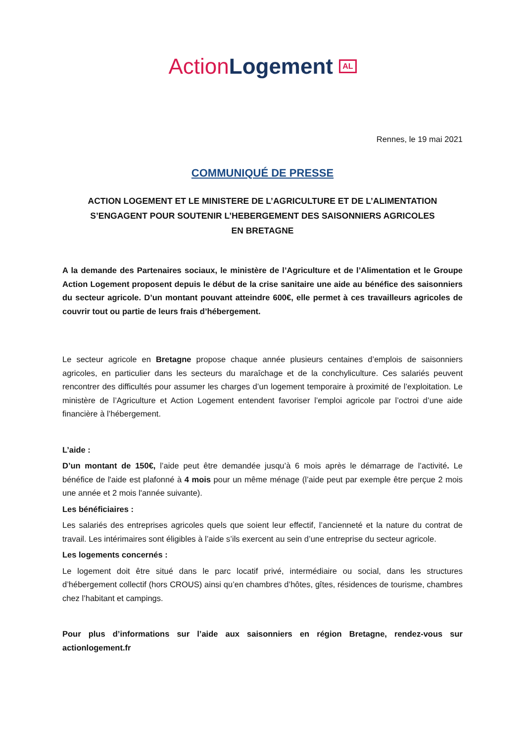Action Logement AL
Rennes, le 19 mai 2021
COMMUNIQUÉ DE PRESSE
ACTION LOGEMENT ET LE MINISTERE DE L’AGRICULTURE ET DE L’ALIMENTATION
S’ENGAGENT POUR SOUTENIR L’HEBERGEMENT DES SAISONNIERS AGRICOLES
EN BRETAGNE
A la demande des Partenaires sociaux, le ministère de l’Agriculture et de l’Alimentation et le Groupe Action Logement proposent depuis le début de la crise sanitaire une aide au bénéfice des saisonniers du secteur agricole. D’un montant pouvant atteindre 600€, elle permet à ces travailleurs agricoles de couvrir tout ou partie de leurs frais d’hébergement.
Le secteur agricole en Bretagne propose chaque année plusieurs centaines d’emplois de saisonniers agricoles, en particulier dans les secteurs du maraîchage et de la conchyliculture. Ces salariés peuvent rencontrer des difficultés pour assumer les charges d’un logement temporaire à proximité de l’exploitation. Le ministère de l’Agriculture et Action Logement entendent favoriser l’emploi agricole par l’octroi d’une aide financière à l’hébergement.
L’aide :
D’un montant de 150€, l’aide peut être demandée jusqu’à 6 mois après le démarrage de l’activité. Le bénéfice de l'aide est plafonné à 4 mois pour un même ménage (l’aide peut par exemple être perçue 2 mois une année et 2 mois l'année suivante).
Les bénéficiaires :
Les salariés des entreprises agricoles quels que soient leur effectif, l’ancienneté et la nature du contrat de travail. Les intérimaires sont éligibles à l’aide s’ils exercent au sein d’une entreprise du secteur agricole.
Les logements concernés :
Le logement doit être situé dans le parc locatif privé, intermédiaire ou social, dans les structures d’hébergement collectif (hors CROUS) ainsi qu’en chambres d’hôtes, gîtes, résidences de tourisme, chambres chez l’habitant et campings.
Pour plus d’informations sur l’aide aux saisonniers en région Bretagne, rendez-vous sur actionlogement.fr